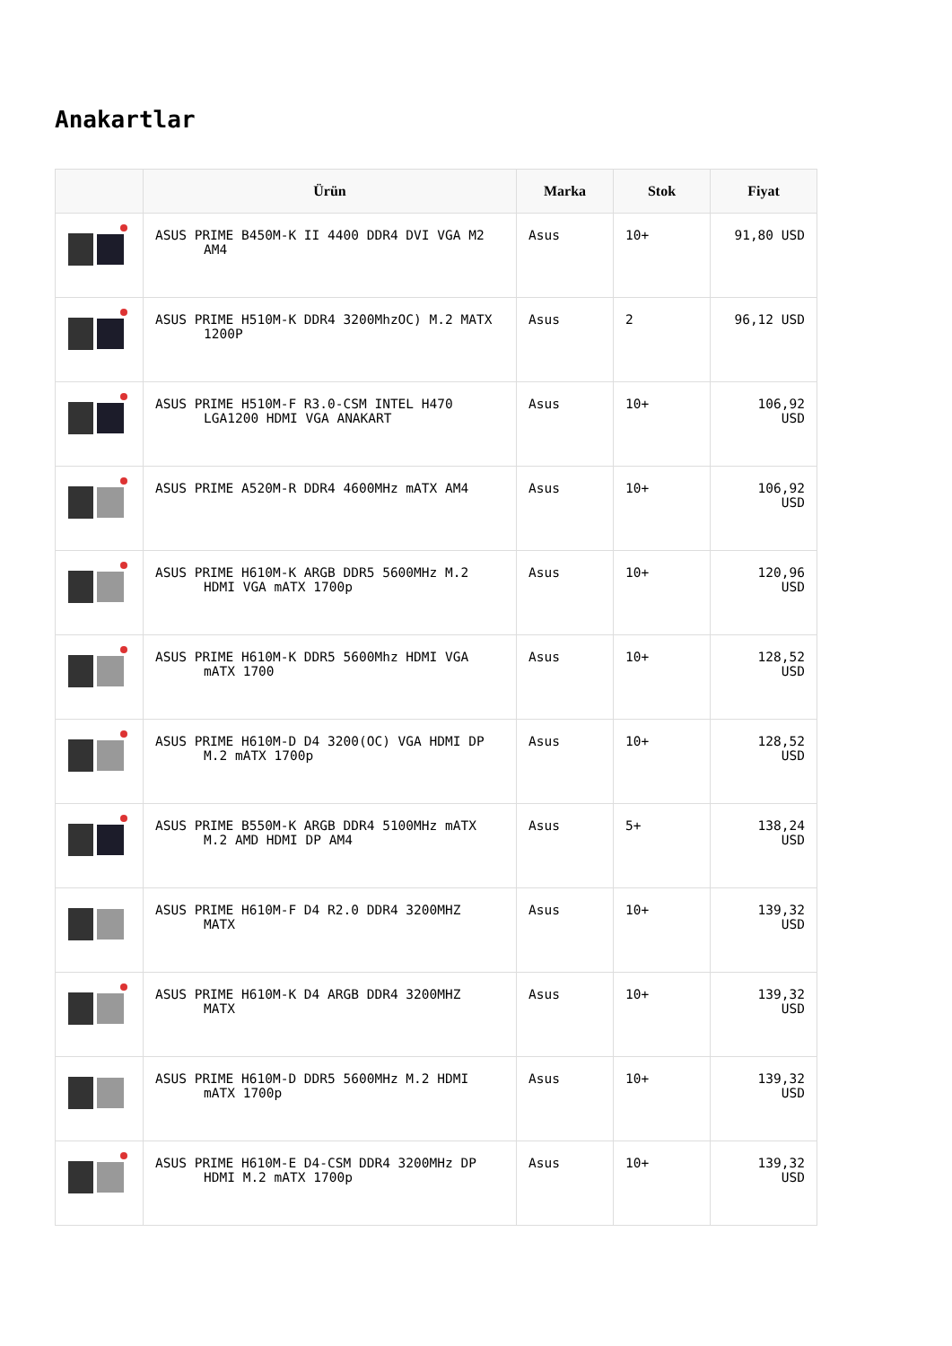Anakartlar
| | Ürün | Marka | Stok | Fiyat |
| --- | --- | --- | --- | --- |
| | ASUS PRIME B450M-K II 4400 DDR4 DVI VGA M2 AM4 | Asus | 10+ | 91,80 USD |
| | ASUS PRIME H510M-K DDR4 3200MhzOC) M.2 MATX 1200P | Asus | 2 | 96,12 USD |
| | ASUS PRIME H510M-F R3.0-CSM INTEL H470 LGA1200 HDMI VGA ANAKART | Asus | 10+ | 106,92 USD |
| | ASUS PRIME A520M-R DDR4 4600MHz mATX AM4 | Asus | 10+ | 106,92 USD |
| | ASUS PRIME H610M-K ARGB DDR5 5600MHz M.2 HDMI VGA mATX 1700p | Asus | 10+ | 120,96 USD |
| | ASUS PRIME H610M-K DDR5 5600Mhz HDMI VGA mATX 1700 | Asus | 10+ | 128,52 USD |
| | ASUS PRIME H610M-D D4 3200(OC) VGA HDMI DP M.2 mATX 1700p | Asus | 10+ | 128,52 USD |
| | ASUS PRIME B550M-K ARGB DDR4 5100MHz mATX M.2 AMD HDMI DP AM4 | Asus | 5+ | 138,24 USD |
| | ASUS PRIME H610M-F D4 R2.0 DDR4 3200MHZ MATX | Asus | 10+ | 139,32 USD |
| | ASUS PRIME H610M-K D4 ARGB DDR4 3200MHZ MATX | Asus | 10+ | 139,32 USD |
| | ASUS PRIME H610M-D DDR5 5600MHz M.2 HDMI mATX 1700p | Asus | 10+ | 139,32 USD |
| | ASUS PRIME H610M-E D4-CSM DDR4 3200MHz DP HDMI M.2 mATX 1700p | Asus | 10+ | 139,32 USD |